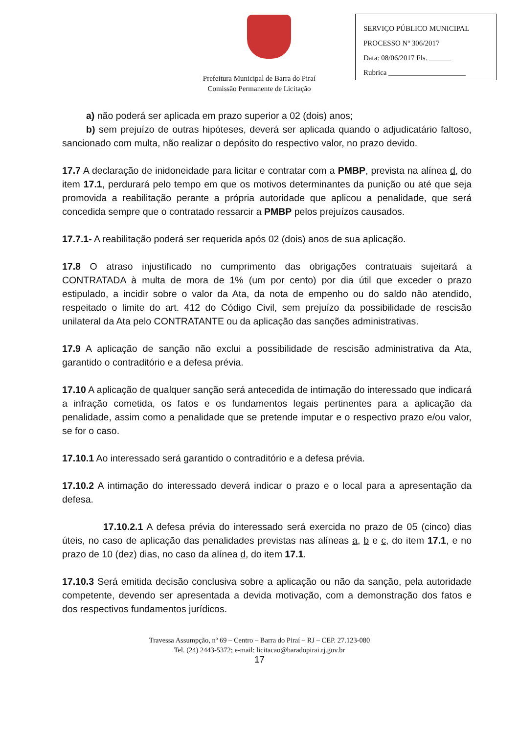SERVIÇO PÚBLICO MUNICIPAL
PROCESSO Nº 306/2017
Data: 08/06/2017 Fls. ______
Rubrica _____________________
Prefeitura Municipal de Barra do Piraí
Comissão Permanente de Licitação
a) não poderá ser aplicada em prazo superior a 02 (dois) anos;
b) sem prejuízo de outras hipóteses, deverá ser aplicada quando o adjudicatário faltoso, sancionado com multa, não realizar o depósito do respectivo valor, no prazo devido.
17.7 A declaração de inidoneidade para licitar e contratar com a PMBP, prevista na alínea d, do item 17.1, perdurará pelo tempo em que os motivos determinantes da punição ou até que seja promovida a reabilitação perante a própria autoridade que aplicou a penalidade, que será concedida sempre que o contratado ressarcir a PMBP pelos prejuízos causados.
17.7.1- A reabilitação poderá ser requerida após 02 (dois) anos de sua aplicação.
17.8 O atraso injustificado no cumprimento das obrigações contratuais sujeitará a CONTRATADA à multa de mora de 1% (um por cento) por dia útil que exceder o prazo estipulado, a incidir sobre o valor da Ata, da nota de empenho ou do saldo não atendido, respeitado o limite do art. 412 do Código Civil, sem prejuízo da possibilidade de rescisão unilateral da Ata pelo CONTRATANTE ou da aplicação das sanções administrativas.
17.9 A aplicação de sanção não exclui a possibilidade de rescisão administrativa da Ata, garantido o contraditório e a defesa prévia.
17.10 A aplicação de qualquer sanção será antecedida de intimação do interessado que indicará a infração cometida, os fatos e os fundamentos legais pertinentes para a aplicação da penalidade, assim como a penalidade que se pretende imputar e o respectivo prazo e/ou valor, se for o caso.
17.10.1 Ao interessado será garantido o contraditório e a defesa prévia.
17.10.2 A intimação do interessado deverá indicar o prazo e o local para a apresentação da defesa.
17.10.2.1 A defesa prévia do interessado será exercida no prazo de 05 (cinco) dias úteis, no caso de aplicação das penalidades previstas nas alíneas a, b e c, do item 17.1, e no prazo de 10 (dez) dias, no caso da alínea d, do item 17.1.
17.10.3 Será emitida decisão conclusiva sobre a aplicação ou não da sanção, pela autoridade competente, devendo ser apresentada a devida motivação, com a demonstração dos fatos e dos respectivos fundamentos jurídicos.
Travessa Assumpção, nº 69 – Centro – Barra do Piraí – RJ – CEP. 27.123-080
Tel. (24) 2443-5372; e-mail: licitacao@baradopirai.rj.gov.br
17